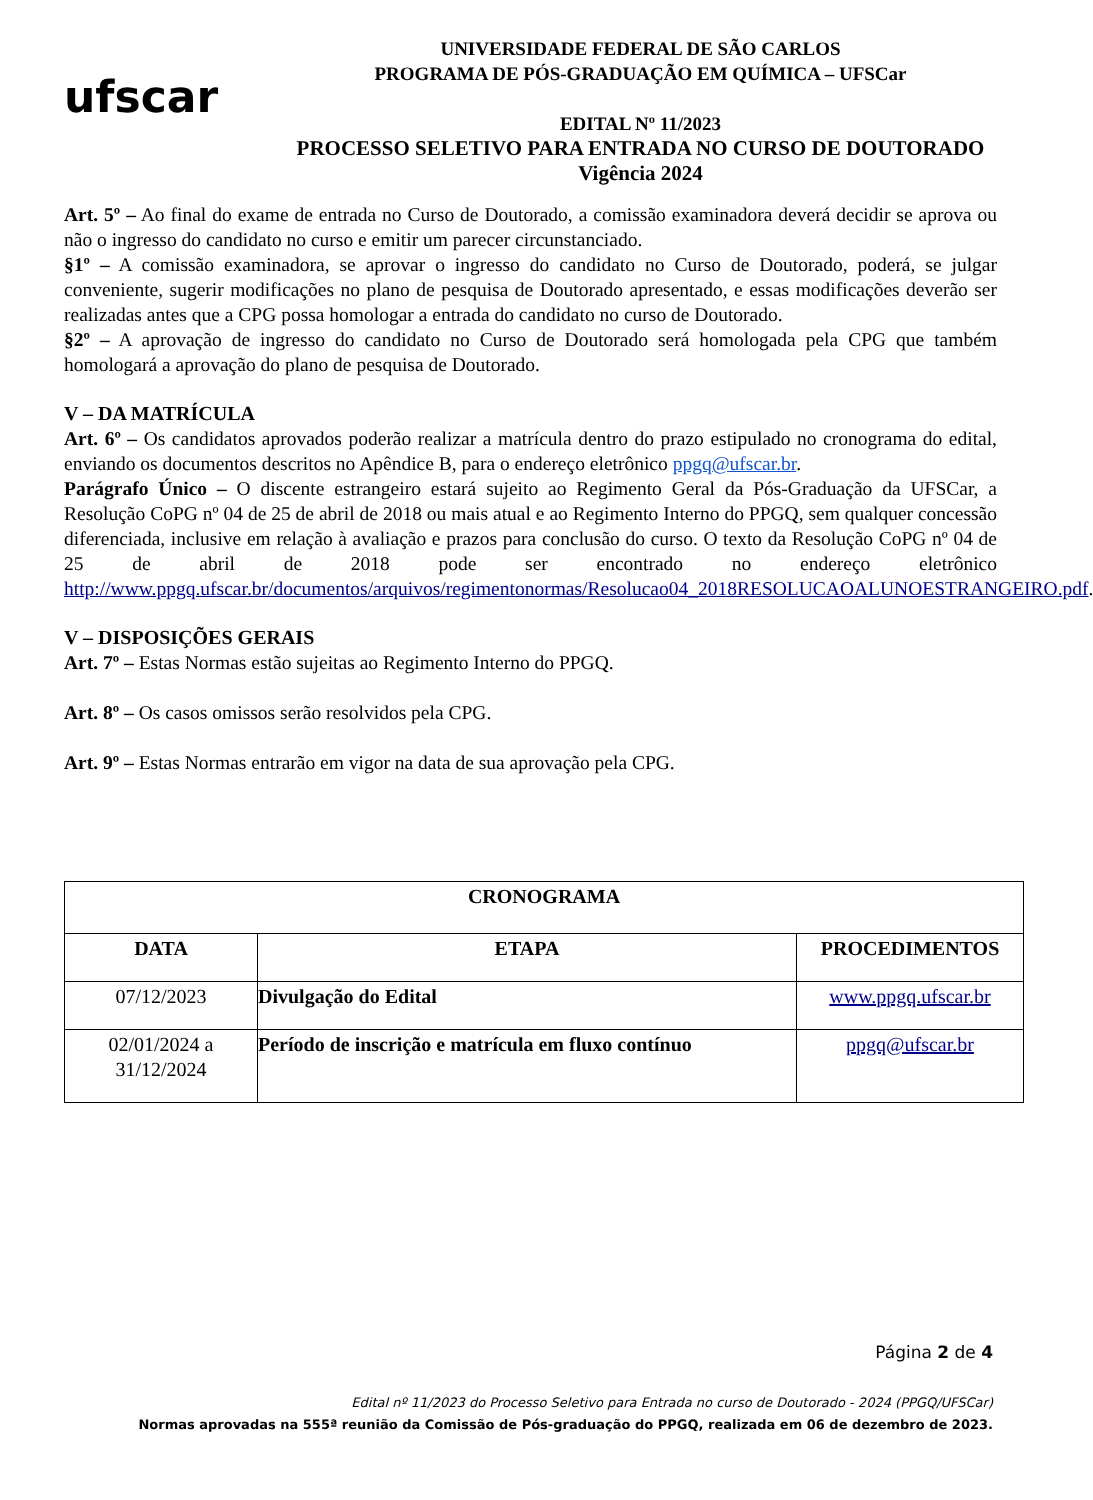ufscar
UNIVERSIDADE FEDERAL DE SÃO CARLOS
PROGRAMA DE PÓS-GRADUAÇÃO EM QUÍMICA – UFSCar
EDITAL Nº 11/2023
PROCESSO SELETIVO PARA ENTRADA NO CURSO DE DOUTORADO
Vigência 2024
Art. 5º – Ao final do exame de entrada no Curso de Doutorado, a comissão examinadora deverá decidir se aprova ou não o ingresso do candidato no curso e emitir um parecer circunstanciado.
§1º – A comissão examinadora, se aprovar o ingresso do candidato no Curso de Doutorado, poderá, se julgar conveniente, sugerir modificações no plano de pesquisa de Doutorado apresentado, e essas modificações deverão ser realizadas antes que a CPG possa homologar a entrada do candidato no curso de Doutorado.
§2º – A aprovação de ingresso do candidato no Curso de Doutorado será homologada pela CPG que também homologará a aprovação do plano de pesquisa de Doutorado.
V – DA MATRÍCULA
Art. 6º – Os candidatos aprovados poderão realizar a matrícula dentro do prazo estipulado no cronograma do edital, enviando os documentos descritos no Apêndice B, para o endereço eletrônico ppgq@ufscar.br.
Parágrafo Único – O discente estrangeiro estará sujeito ao Regimento Geral da Pós-Graduação da UFSCar, a Resolução CoPG nº 04 de 25 de abril de 2018 ou mais atual e ao Regimento Interno do PPGQ, sem qualquer concessão diferenciada, inclusive em relação à avaliação e prazos para conclusão do curso. O texto da Resolução CoPG nº 04 de 25 de abril de 2018 pode ser encontrado no endereço eletrônico http://www.ppgq.ufscar.br/documentos/arquivos/regimentonormas/Resolucao04_2018RESOLUCAOALUNOESTRANGEIRO.pdf.
V – DISPOSIÇÕES GERAIS
Art. 7º – Estas Normas estão sujeitas ao Regimento Interno do PPGQ.
Art. 8º – Os casos omissos serão resolvidos pela CPG.
Art. 9º – Estas Normas entrarão em vigor na data de sua aprovação pela CPG.
| CRONOGRAMA | | |
| --- | --- | --- |
| DATA | ETAPA | PROCEDIMENTOS |
| 07/12/2023 | Divulgação do Edital | www.ppgq.ufscar.br |
| 02/01/2024 a 31/12/2024 | Período de inscrição e matrícula em fluxo contínuo | ppgq@ufscar.br |
Página 2 de 4
Edital nº 11/2023 do Processo Seletivo para Entrada no curso de Doutorado - 2024 (PPGQ/UFSCar)
Normas aprovadas na 555ª reunião da Comissão de Pós-graduação do PPGQ, realizada em 06 de dezembro de 2023.